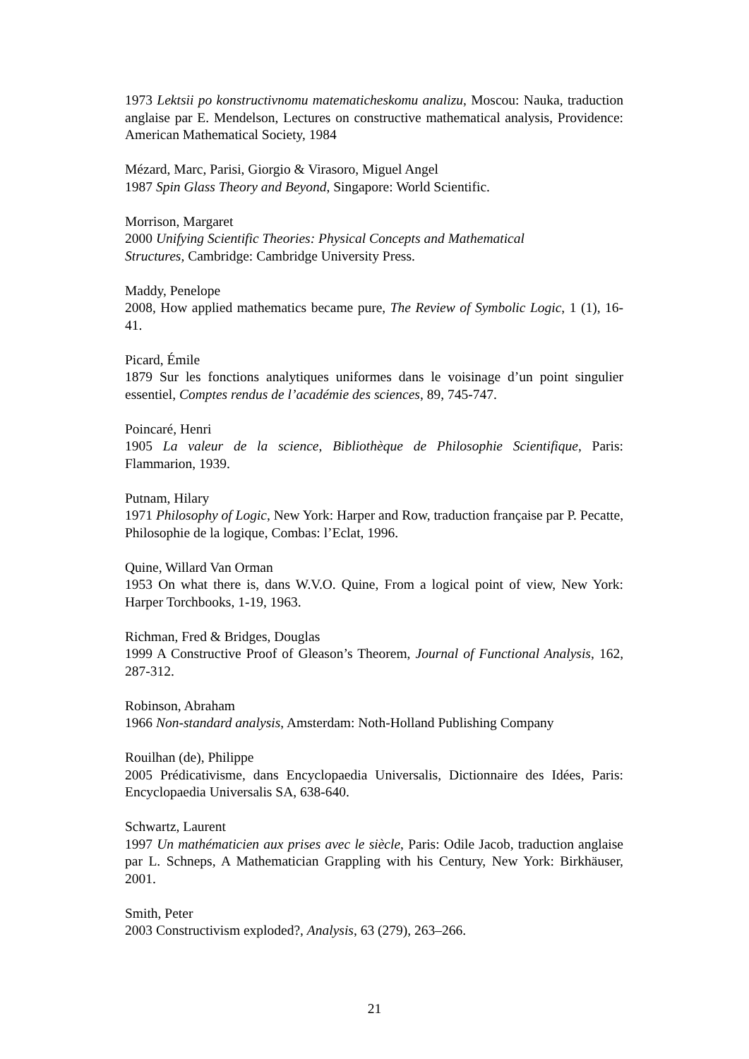1973 Lektsii po konstructivnomu matematicheskomu analizu, Moscou: Nauka, traduction anglaise par E. Mendelson, Lectures on constructive mathematical analysis, Providence: American Mathematical Society, 1984
Mézard, Marc, Parisi, Giorgio & Virasoro, Miguel Angel
1987 Spin Glass Theory and Beyond, Singapore: World Scientific.
Morrison, Margaret
2000 Unifying Scientific Theories: Physical Concepts and Mathematical
Structures, Cambridge: Cambridge University Press.
Maddy, Penelope
2008, How applied mathematics became pure, The Review of Symbolic Logic, 1 (1), 16-41.
Picard, Émile
1879 Sur les fonctions analytiques uniformes dans le voisinage d’un point singulier essentiel, Comptes rendus de l’académie des sciences, 89, 745-747.
Poincaré, Henri
1905 La valeur de la science, Bibliothèque de Philosophie Scientifique, Paris: Flammarion, 1939.
Putnam, Hilary
1971 Philosophy of Logic, New York: Harper and Row, traduction française par P. Pecatte, Philosophie de la logique, Combas: l’Eclat, 1996.
Quine, Willard Van Orman
1953 On what there is, dans W.V.O. Quine, From a logical point of view, New York: Harper Torchbooks, 1-19, 1963.
Richman, Fred & Bridges, Douglas
1999 A Constructive Proof of Gleason’s Theorem, Journal of Functional Analysis, 162, 287-312.
Robinson, Abraham
1966 Non-standard analysis, Amsterdam: Noth-Holland Publishing Company
Rouilhan (de), Philippe
2005 Prédicativisme, dans Encyclopaedia Universalis, Dictionnaire des Idées, Paris: Encyclopaedia Universalis SA, 638-640.
Schwartz, Laurent
1997 Un mathématicien aux prises avec le siècle, Paris: Odile Jacob, traduction anglaise par L. Schneps, A Mathematician Grappling with his Century, New York: Birkhäuser, 2001.
Smith, Peter
2003 Constructivism exploded?, Analysis, 63 (279), 263–266.
21